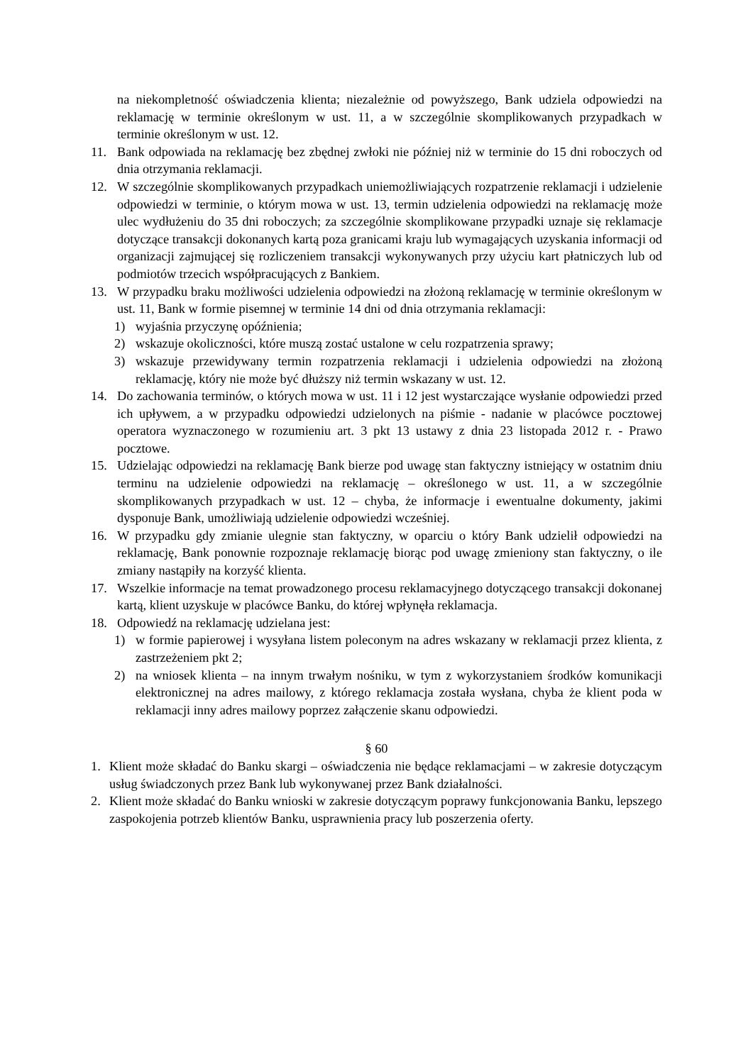na niekompletność oświadczenia klienta; niezależnie od powyższego, Bank udziela odpowiedzi na reklamację w terminie określonym w ust. 11, a w szczególnie skomplikowanych przypadkach w terminie określonym w ust. 12.
11. Bank odpowiada na reklamację bez zbędnej zwłoki nie później niż w terminie do 15 dni roboczych od dnia otrzymania reklamacji.
12. W szczególnie skomplikowanych przypadkach uniemożliwiających rozpatrzenie reklamacji i udzielenie odpowiedzi w terminie, o którym mowa w ust. 13, termin udzielenia odpowiedzi na reklamację może ulec wydłużeniu do 35 dni roboczych; za szczególnie skomplikowane przypadki uznaje się reklamacje dotyczące transakcji dokonanych kartą poza granicami kraju lub wymagających uzyskania informacji od organizacji zajmującej się rozliczeniem transakcji wykonywanych przy użyciu kart płatniczych lub od podmiotów trzecich współpracujących z Bankiem.
13. W przypadku braku możliwości udzielenia odpowiedzi na złożoną reklamację w terminie określonym w ust. 11, Bank w formie pisemnej w terminie 14 dni od dnia otrzymania reklamacji:
1) wyjaśnia przyczynę opóźnienia;
2) wskazuje okoliczności, które muszą zostać ustalone w celu rozpatrzenia sprawy;
3) wskazuje przewidywany termin rozpatrzenia reklamacji i udzielenia odpowiedzi na złożoną reklamację, który nie może być dłuższy niż termin wskazany w ust. 12.
14. Do zachowania terminów, o których mowa w ust. 11 i 12 jest wystarczające wysłanie odpowiedzi przed ich upływem, a w przypadku odpowiedzi udzielonych na piśmie - nadanie w placówce pocztowej operatora wyznaczonego w rozumieniu art. 3 pkt 13 ustawy z dnia 23 listopada 2012 r. - Prawo pocztowe.
15. Udzielając odpowiedzi na reklamację Bank bierze pod uwagę stan faktyczny istniejący w ostatnim dniu terminu na udzielenie odpowiedzi na reklamację – określonego w ust. 11, a w szczególnie skomplikowanych przypadkach w ust. 12 – chyba, że informacje i ewentualne dokumenty, jakimi dysponuje Bank, umożliwiają udzielenie odpowiedzi wcześniej.
16. W przypadku gdy zmianie ulegnie stan faktyczny, w oparciu o który Bank udzielił odpowiedzi na reklamację, Bank ponownie rozpoznaje reklamację biorąc pod uwagę zmieniony stan faktyczny, o ile zmiany nastąpiły na korzyść klienta.
17. Wszelkie informacje na temat prowadzonego procesu reklamacyjnego dotyczącego transakcji dokonanej kartą, klient uzyskuje w placówce Banku, do której wpłynęła reklamacja.
18. Odpowiedź na reklamację udzielana jest:
1) w formie papierowej i wysyłana listem poleconym na adres wskazany w reklamacji przez klienta, z zastrzeżeniem pkt 2;
2) na wniosek klienta – na innym trwałym nośniku, w tym z wykorzystaniem środków komunikacji elektronicznej na adres mailowy, z którego reklamacja została wysłana, chyba że klient poda w reklamacji inny adres mailowy poprzez załączenie skanu odpowiedzi.
§ 60
1. Klient może składać do Banku skargi – oświadczenia nie będące reklamacjami – w zakresie dotyczącym usług świadczonych przez Bank lub wykonywanej przez Bank działalności.
2. Klient może składać do Banku wnioski w zakresie dotyczącym poprawy funkcjonowania Banku, lepszego zaspokojenia potrzeb klientów Banku, usprawnienia pracy lub poszerzenia oferty.